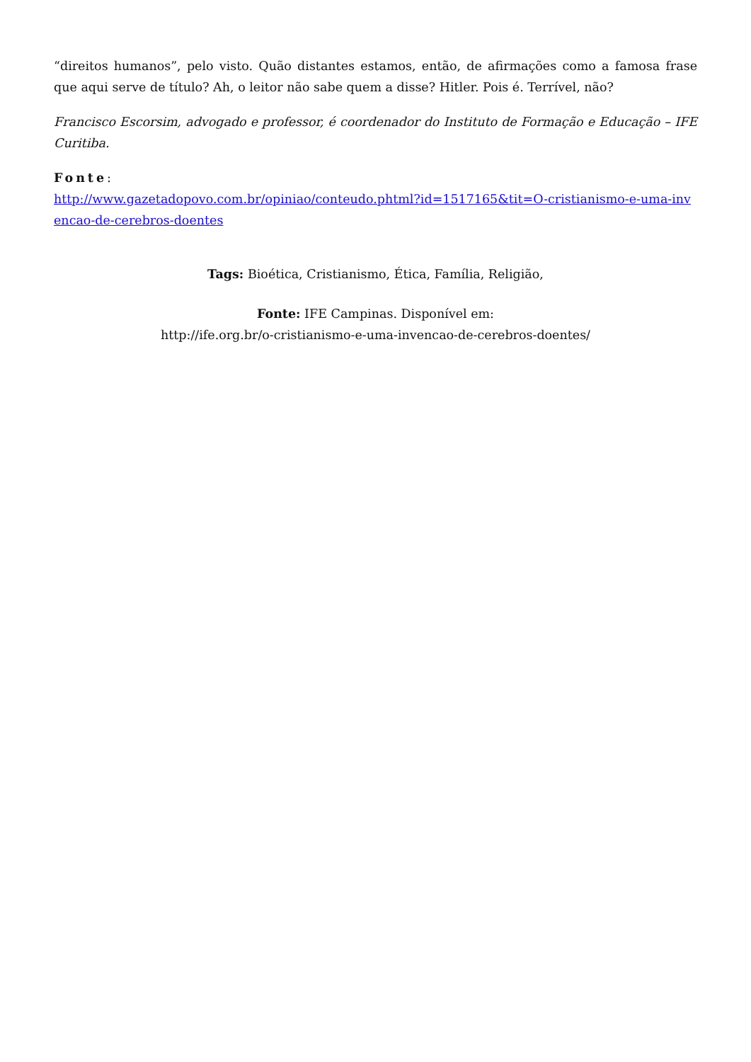“direitos humanos”, pelo visto. Quão distantes estamos, então, de afirmações como a famosa frase que aqui serve de título? Ah, o leitor não sabe quem a disse? Hitler. Pois é. Terrível, não?
Francisco Escorsim, advogado e professor, é coordenador do Instituto de Formação e Educação – IFE Curitiba.
Fonte:
http://www.gazetadopovo.com.br/opiniao/conteudo.phtml?id=1517165&tit=O-cristianismo-e-uma-invencao-de-cerebros-doentes
Tags: Bioética, Cristianismo, Ética, Família, Religião,
Fonte: IFE Campinas. Disponível em:
http://ife.org.br/o-cristianismo-e-uma-invencao-de-cerebros-doentes/